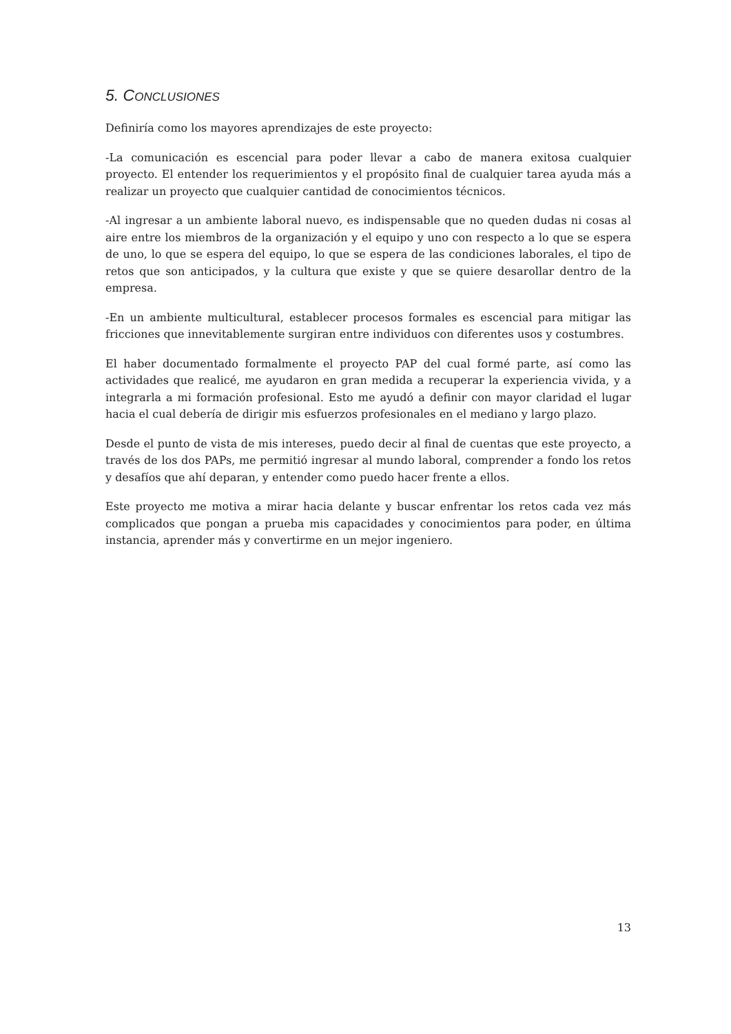5. CONCLUSIONES
Definiría como los mayores aprendizajes de este proyecto:
-La comunicación es escencial para poder llevar a cabo de manera exitosa cualquier proyecto. El entender los requerimientos y el propósito final de cualquier tarea ayuda más a realizar un proyecto que cualquier cantidad de conocimientos técnicos.
-Al ingresar a un ambiente laboral nuevo, es indispensable que no queden dudas ni cosas al aire entre los miembros de la organización y el equipo y uno con respecto a lo que se espera de uno, lo que se espera del equipo, lo que se espera de las condiciones laborales, el tipo de retos que son anticipados, y la cultura que existe y que se quiere desarollar dentro de la empresa.
-En un ambiente multicultural, establecer procesos formales es escencial para mitigar las fricciones que innevitablemente surgiran entre individuos con diferentes usos y costumbres.
El haber documentado formalmente el proyecto PAP del cual formé parte, así como las actividades que realicé, me ayudaron en gran medida a recuperar la experiencia vivida, y a integrarla a mi formación profesional. Esto me ayudó a definir con mayor claridad el lugar hacia el cual debería de dirigir mis esfuerzos profesionales en el mediano y largo plazo.
Desde el punto de vista de mis intereses, puedo decir al final de cuentas que este proyecto, a través de los dos PAPs, me permitió ingresar al mundo laboral, comprender a fondo los retos y desafíos que ahí deparan, y entender como puedo hacer frente a ellos.
Este proyecto me motiva a mirar hacia delante y buscar enfrentar los retos cada vez más complicados que pongan a prueba mis capacidades y conocimientos para poder, en última instancia, aprender más y convertirme en un mejor ingeniero.
13